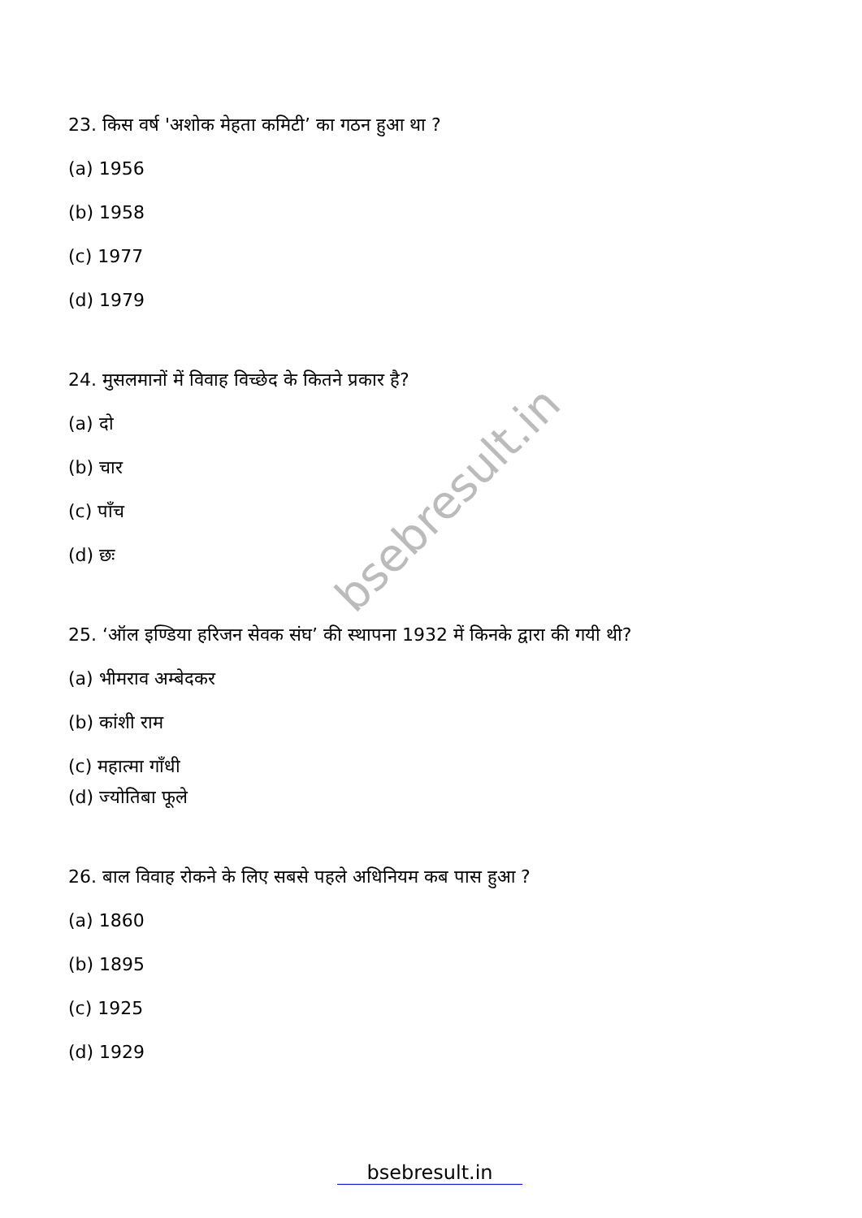bsebresult.in
23. किस वर्ष 'अशोक मेहता कमिटी’ का गठन हुआ था ?
(a) 1956
(b) 1958
(c) 1977
(d) 1979
24. मुसलमानों में विवाह विच्छेद के कितने प्रकार है?
(a) दो
(b) चार
(c) पाँच
(d) छः
25. ‘ऑल इण्डिया हरिजन सेवक संघ’ की स्थापना 1932 में किनके द्वारा की गयी थी?
(a) भीमराव अम्बेदकर
(b) कांशी राम
(c) महात्मा गाँधी
(d) ज्योतिबा फूले
26. बाल विवाह रोकने के लिए सबसे पहले अधिनियम कब पास हुआ ?
(a) 1860
(b) 1895
(c) 1925
(d) 1929
bsebresult.in